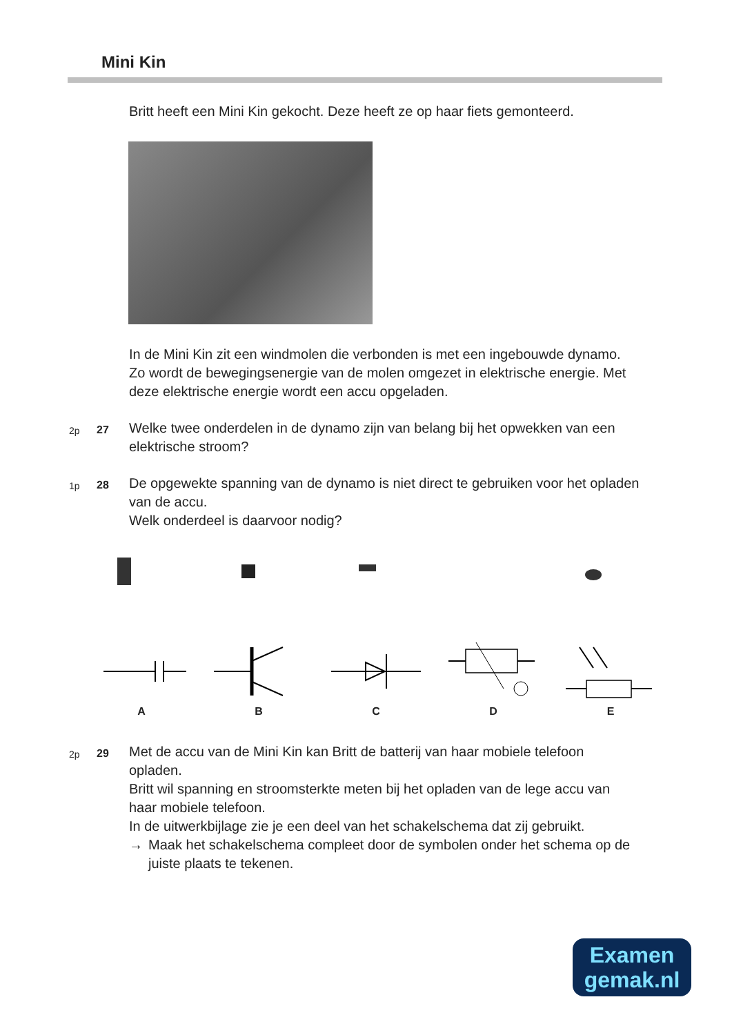Mini Kin
Britt heeft een Mini Kin gekocht. Deze heeft ze op haar fiets gemonteerd.
In de Mini Kin zit een windmolen die verbonden is met een ingebouwde dynamo. Zo wordt de bewegingsenergie van de molen omgezet in elektrische energie. Met deze elektrische energie wordt een accu opgeladen.
2p 27
Welke twee onderdelen in de dynamo zijn van belang bij het opwekken van een elektrische stroom?
1p 28
De opgewekte spanning van de dynamo is niet direct te gebruiken voor het opladen van de accu.
Welk onderdeel is daarvoor nodig?
A
B
C
D
E
2p 29
Met de accu van de Mini Kin kan Britt de batterij van haar mobiele telefoon opladen.
Britt wil spanning en stroomsterkte meten bij het opladen van de lege accu van haar mobiele telefoon.
In de uitwerkbijlage zie je een deel van het schakelschema dat zij gebruikt.
→ Maak het schakelschema compleet door de symbolen onder het schema op de juiste plaats te tekenen.
Examen
gemak.nl